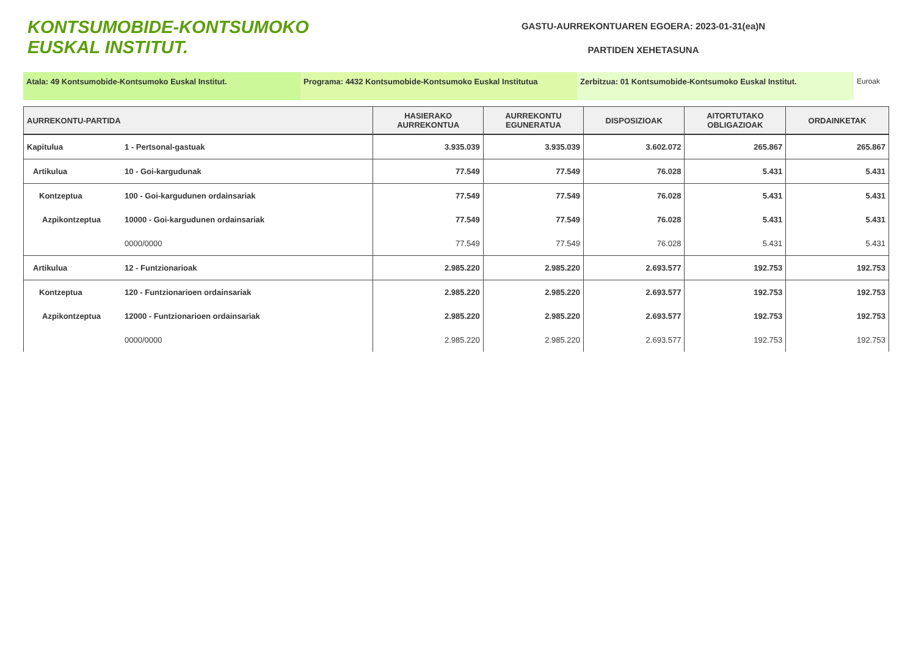KONTSUMOBIDE-KONTSUMOKO
EUSKAL INSTITUT.
GASTU-AURREKONTUAREN EGOERA: 2023-01-31(ea)N
PARTIDEN XEHETASUNA
Atala: 49 Kontsumobide-Kontsumoko Euskal Institut. Programa: 4432 Kontsumobide-Kontsumoko Euskal Institutua Zerbitzua: 01 Kontsumobide-Kontsumoko Euskal Institut. Euroak
| AURREKONTU-PARTIDA | | HASIERAKO AURREKONTUA | AURREKONTU EGUNERATUA | DISPOSIZIOAK | AITORTUTAKO OBLIGAZIOAK | ORDAINKETAK |
| --- | --- | --- | --- | --- | --- | --- |
| Kapitulua | 1 - Pertsonal-gastuak | 3.935.039 | 3.935.039 | 3.602.072 | 265.867 | 265.867 |
| Artikulua | 10 - Goi-kargudunak | 77.549 | 77.549 | 76.028 | 5.431 | 5.431 |
| Kontzeptua | 100 - Goi-kargudunen ordainsariak | 77.549 | 77.549 | 76.028 | 5.431 | 5.431 |
| Azpikontzeptua | 10000 - Goi-kargudunen ordainsariak | 77.549 | 77.549 | 76.028 | 5.431 | 5.431 |
| | 0000/0000 | 77.549 | 77.549 | 76.028 | 5.431 | 5.431 |
| Artikulua | 12 - Funtzionarioak | 2.985.220 | 2.985.220 | 2.693.577 | 192.753 | 192.753 |
| Kontzeptua | 120 - Funtzionarioen ordainsariak | 2.985.220 | 2.985.220 | 2.693.577 | 192.753 | 192.753 |
| Azpikontzeptua | 12000 - Funtzionarioen ordainsariak | 2.985.220 | 2.985.220 | 2.693.577 | 192.753 | 192.753 |
| | 0000/0000 | 2.985.220 | 2.985.220 | 2.693.577 | 192.753 | 192.753 |